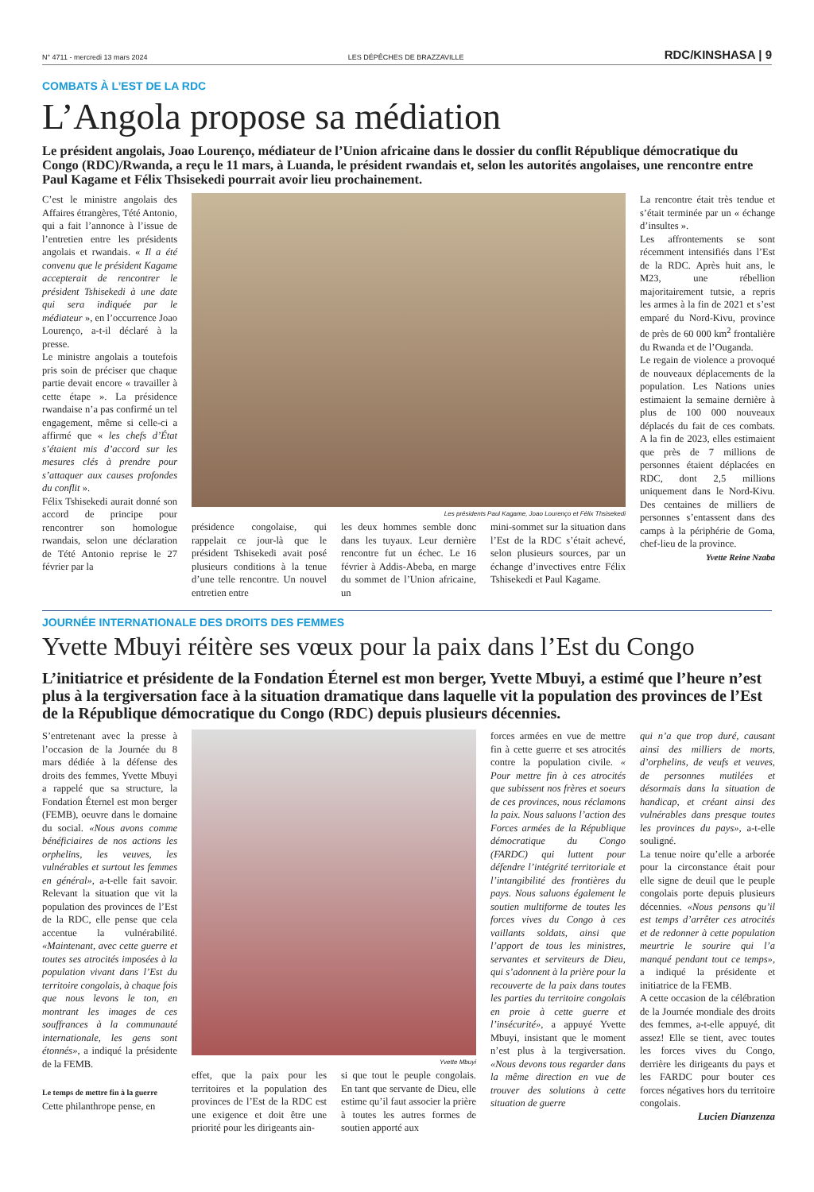N° 4711 - mercredi 13 mars 2024 LES DÉPÊCHES DE BRAZZAVILLE RDC/KINSHASA | 9
COMBATS À L’EST DE LA RDC
L’Angola propose sa médiation
Le président angolais, Joao Lourenço, médiateur de l’Union africaine dans le dossier du conflit République démocratique du Congo (RDC)/Rwanda, a reçu le 11 mars, à Luanda, le président rwandais et, selon les autorités angolaises, une rencontre entre Paul Kagame et Félix Thsisekedi pourrait avoir lieu prochainement.
C’est le ministre angolais des Affaires étrangères, Tété Antonio, qui a fait l’annonce à l’issue de l’entretien entre les présidents angolais et rwandais. « Il a été convenu que le président Kagame accepterait de rencontrer le président Tshisekedi à une date qui sera indiquée par le médiateur », en l’occurrence Joao Lourenço, a-t-il déclaré à la presse.
Le ministre angolais a toutefois pris soin de préciser que chaque partie devait encore « travailler à cette étape ». La présidence rwandaise n’a pas confirmé un tel engagement, même si celle-ci a affirmé que « les chefs d’État s’étaient mis d’accord sur les mesures clés à prendre pour s’attaquer aux causes profondes du conflit ».
Félix Tshisekedi aurait donné son accord de principe pour rencontrer son homologue rwandais, selon une déclaration de Tété Antonio reprise le 27 février par la
La rencontre était très tendue et s’était terminée par un « échange d’insultes ».
Les affrontements se sont récemment intensifiés dans l’Est de la RDC. Après huit ans, le M23, une rébellion majoritairement tutsie, a repris les armes à la fin de 2021 et s’est emparé du Nord-Kivu, province de près de 60 000 km<sup>2</sup> frontalière du Rwanda et de l’Ouganda.
Le regain de violence a provoqué de nouveaux déplacements de la population. Les Nations unies estimaient la semaine dernière à plus de 100 000 nouveaux déplacés du fait de ces combats. A la fin de 2023, elles estimaient que près de 7 millions de personnes étaient déplacées en RDC, dont 2,5 millions uniquement dans le Nord-Kivu. Des centaines de milliers de personnes s’entassent dans des camps à la périphérie de Goma, chef-lieu de la province.
Yvette Reine Nzaba
Les présidents Paul Kagame, Joao Lourenço et Félix Thsisekedi
présidence congolaise, qui rappelait ce jour-là que le président Tshisekedi avait posé plusieurs conditions à la tenue d’une telle rencontre. Un nouvel entretien entre
les deux hommes semble donc dans les tuyaux. Leur dernière rencontre fut un échec. Le 16 février à Addis-Abeba, en marge du sommet de l’Union africaine, un
mini-sommet sur la situation dans l’Est de la RDC s’était achevé, selon plusieurs sources, par un échange d’invectives entre Félix Tshisekedi et Paul Kagame.
JOURNÉE INTERNATIONALE DES DROITS DES FEMMES
Yvette Mbuyi réitère ses vœux pour la paix dans l’Est du Congo
L’initiatrice et présidente de la Fondation Éternel est mon berger, Yvette Mbuyi, a estimé que l’heure n’est plus à la tergiversation face à la situation dramatique dans laquelle vit la population des provinces de l’Est de la République démocratique du Congo (RDC) depuis plusieurs décennies.
S’entretenant avec la presse à l’occasion de la Journée du 8 mars dédiée à la défense des droits des femmes, Yvette Mbuyi a rappelé que sa structure, la Fondation Éternel est mon berger (FEMB), oeuvre dans le domaine du social. «Nous avons comme bénéficiaires de nos actions les orphelins, les veuves, les vulnérables et surtout les femmes en général», a-t-elle fait savoir. Relevant la situation que vit la population des provinces de l’Est de la RDC, elle pense que cela accentue la vulnérabilité. «Maintenant, avec cette guerre et toutes ses atrocités imposées à la population vivant dans l’Est du territoire congolais, à chaque fois que nous levons le ton, en montrant les images de ces souffrances à la communauté internationale, les gens sont étonnés», a indiqué la présidente de la FEMB.
Le temps de mettre fin à la guerre
Cette philanthrope pense, en
forces armées en vue de mettre fin à cette guerre et ses atrocités contre la population civile. « Pour mettre fin à ces atrocités que subissent nos frères et soeurs de ces provinces, nous réclamons la paix. Nous saluons l’action des Forces armées de la République démocratique du Congo (FARDC) qui luttent pour défendre l’intégrité territoriale et l’intangibilité des frontières du pays. Nous saluons également le soutien multiforme de toutes les forces vives du Congo à ces vaillants soldats, ainsi que l’apport de tous les ministres, servantes et serviteurs de Dieu, qui s’adonnent à la prière pour la recouverte de la paix dans toutes les parties du territoire congolais en proie à cette guerre et l’insécurité», a appuyé Yvette Mbuyi, insistant que le moment n’est plus à la tergiversation. «Nous devons tous regarder dans la même direction en vue de trouver des solutions à cette situation de guerre
qui n’a que trop duré, causant ainsi des milliers de morts, d’orphelins, de veufs et veuves, de personnes mutilées et désormais dans la situation de handicap, et créant ainsi des vulnérables dans presque toutes les provinces du pays», a-t-elle souligné.
La tenue noire qu’elle a arborée pour la circonstance était pour elle signe de deuil que le peuple congolais porte depuis plusieurs décennies. «Nous pensons qu’il est temps d’arrêter ces atrocités et de redonner à cette population meurtrie le sourire qui l’a manqué pendant tout ce temps», a indiqué la présidente et initiatrice de la FEMB.
A cette occasion de la célébration de la Journée mondiale des droits des femmes, a-t-elle appuyé, dit assez! Elle se tient, avec toutes les forces vives du Congo, derrière les dirigeants du pays et les FARDC pour bouter ces forces négatives hors du territoire congolais.
Lucien Dianzenza
Yvette Mbuyi
effet, que la paix pour les territoires et la population des provinces de l’Est de la RDC est une exigence et doit être une priorité pour les dirigeants ain-
si que tout le peuple congolais. En tant que servante de Dieu, elle estime qu’il faut associer la prière à toutes les autres formes de soutien apporté aux